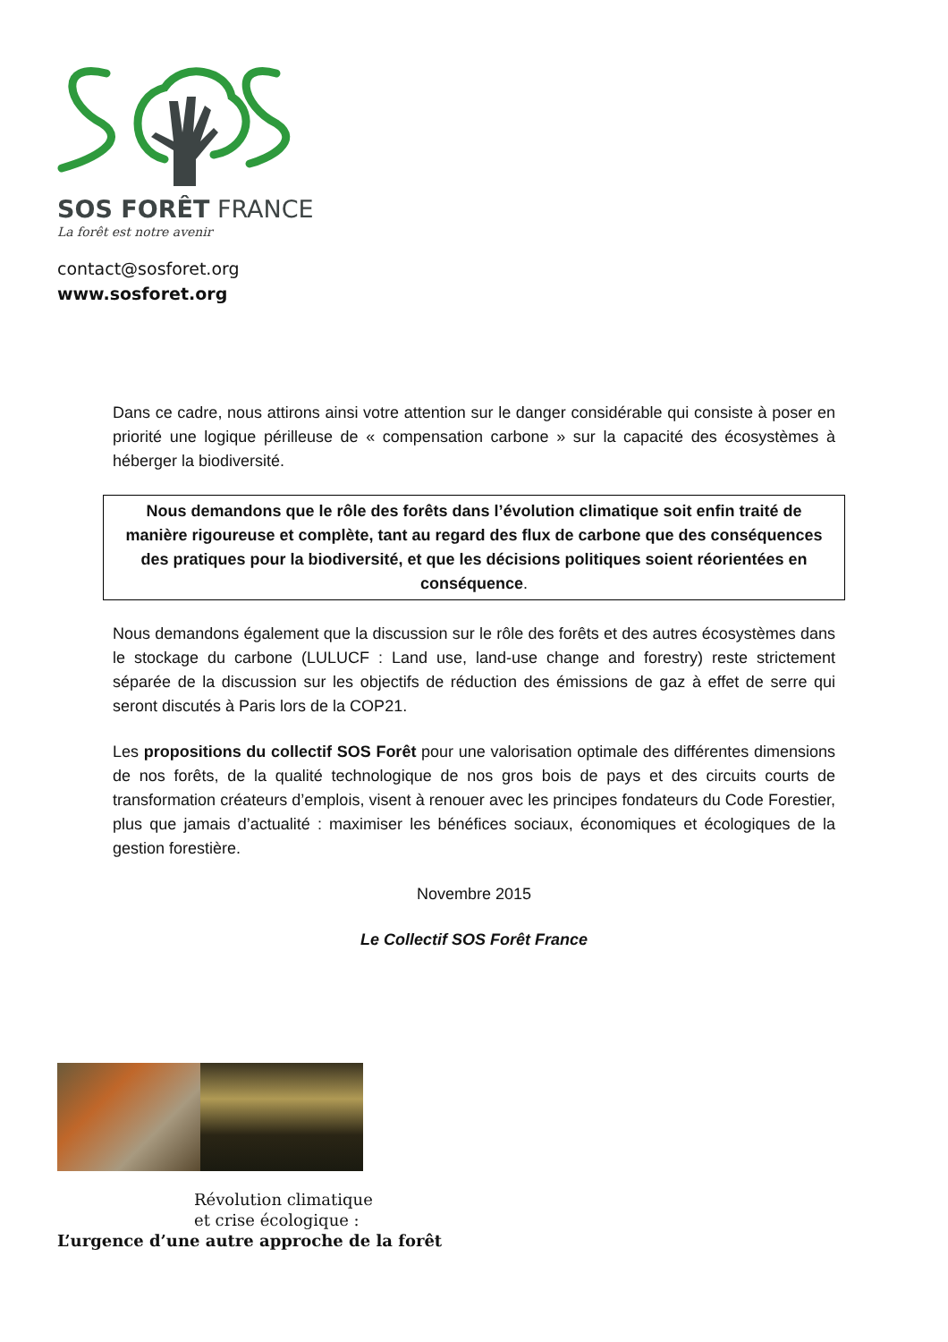SOS FORÊT FRANCE
La forêt est notre avenir
contact@sosforet.org
www.sosforet.org
Dans ce cadre, nous attirons ainsi votre attention sur le danger considérable qui consiste à poser en priorité une logique périlleuse de « compensation carbone » sur la capacité des écosystèmes à héberger la biodiversité.
Nous demandons que le rôle des forêts dans l’évolution climatique soit enfin traité de manière rigoureuse et complète, tant au regard des flux de carbone que des conséquences des pratiques pour la biodiversité, et que les décisions politiques soient réorientées en conséquence.
Nous demandons également que la discussion sur le rôle des forêts et des autres écosystèmes dans le stockage du carbone (LULUCF : Land use, land-use change and forestry) reste strictement séparée de la discussion sur les objectifs de réduction des émissions de gaz à effet de serre qui seront discutés à Paris lors de la COP21.
Les propositions du collectif SOS Forêt pour une valorisation optimale des différentes dimensions de nos forêts, de la qualité technologique de nos gros bois de pays et des circuits courts de transformation créateurs d’emplois, visent à renouer avec les principes fondateurs du Code Forestier, plus que jamais d’actualité : maximiser les bénéfices sociaux, économiques et écologiques de la gestion forestière.
Novembre 2015
Le Collectif SOS Forêt France
Révolution climatique
et crise écologique :
L’urgence d’une autre approche de la forêt